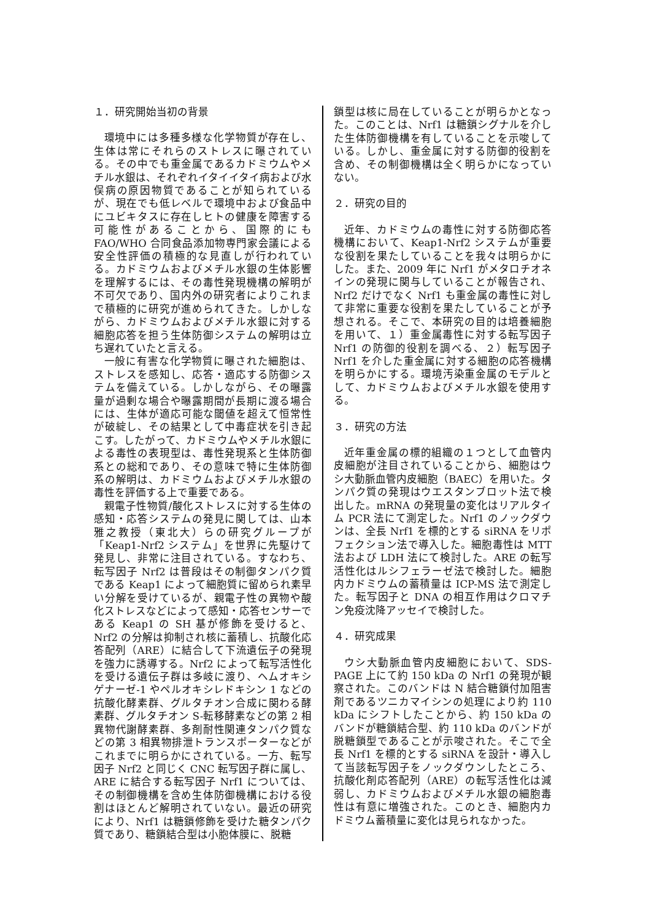１．研究開始当初の背景
環境中には多種多様な化学物質が存在し、生体は常にそれらのストレスに曝されている。その中でも重金属であるカドミウムやメチル水銀は、それぞれイタイイタイ病および水俣病の原因物質であることが知られているが、現在でも低レベルで環境中および食品中にユビキタスに存在しヒトの健康を障害する可能性があることから、国際的にもFAO/WHO 合同食品添加物専門家会議による安全性評価の積極的な見直しが行われている。カドミウムおよびメチル水銀の生体影響を理解するには、その毒性発現機構の解明が不可欠であり、国内外の研究者によりこれまで積極的に研究が進められてきた。しかしながら、カドミウムおよびメチル水銀に対する細胞応答を担う生体防御システムの解明は立ち遅れていたと言える。
一般に有害な化学物質に曝された細胞は、ストレスを感知し、応答・適応する防御システムを備えている。しかしながら、その曝露量が過剰な場合や曝露期間が長期に渡る場合には、生体が適応可能な閾値を超えて恒常性が破綻し、その結果として中毒症状を引き起こす。したがって、カドミウムやメチル水銀による毒性の表現型は、毒性発現系と生体防御系との総和であり、その意味で特に生体防御系の解明は、カドミウムおよびメチル水銀の毒性を評価する上で重要である。
親電子性物質/酸化ストレスに対する生体の感知・応答システムの発見に関しては、山本雅之教授（東北大）らの研究グループが「Keap1-Nrf2 システム」を世界に先駆けて発見し、非常に注目されている。すなわち、転写因子 Nrf2 は普段はその制御タンパク質である Keap1 によって細胞質に留められ素早い分解を受けているが、親電子性の異物や酸化ストレスなどによって感知・応答センサーである Keap1 の SH 基が修飾を受けると、Nrf2 の分解は抑制され核に蓄積し、抗酸化応答配列（ARE）に結合して下流遺伝子の発現を強力に誘導する。Nrf2 によって転写活性化を受ける遺伝子群は多岐に渡り、ヘムオキシゲナーゼ-1 やペルオキシレドキシン 1 などの抗酸化酵素群、グルタチオン合成に関わる酵素群、グルタチオン S-転移酵素などの第 2 相異物代謝酵素群、多剤耐性関連タンパク質などの第 3 相異物排泄トランスポーターなどがこれまでに明らかにされている。一方、転写因子 Nrf2 と同じく CNC 転写因子群に属し、ARE に結合する転写因子 Nrf1 については、その制御機構を含め生体防御機構における役割はほとんど解明されていない。最近の研究により、Nrf1 は糖鎖修飾を受けた糖タンパク質であり、糖鎖結合型は小胞体膜に、脱糖
鎖型は核に局在していることが明らかとなった。このことは、Nrf1 は糖鎖シグナルを介した生体防御機構を有していることを示唆している。しかし、重金属に対する防御的役割を含め、その制御機構は全く明らかになっていない。
２．研究の目的
近年、カドミウムの毒性に対する防御応答機構において、Keap1-Nrf2 システムが重要な役割を果たしていることを我々は明らかにした。また、2009 年に Nrf1 がメタロチオネインの発現に関与していることが報告され、Nrf2 だけでなく Nrf1 も重金属の毒性に対して非常に重要な役割を果たしていることが予想される。そこで、本研究の目的は培養細胞を用いて、１）重金属毒性に対する転写因子 Nrf1 の防御的役割を調べる、２）転写因子 Nrf1 を介した重金属に対する細胞の応答機構を明らかにする。環境汚染重金属のモデルとして、カドミウムおよびメチル水銀を使用する。
３．研究の方法
近年重金属の標的組織の１つとして血管内皮細胞が注目されていることから、細胞はウシ大動脈血管内皮細胞（BAEC）を用いた。タンパク質の発現はウエスタンブロット法で検出した。mRNA の発現量の変化はリアルタイム PCR 法にて測定した。Nrf1 のノックダウンは、全長 Nrf1 を標的とする siRNA をリポフェクション法で導入した。細胞毒性は MTT 法および LDH 法にて検討した。ARE の転写活性化はルシフェラーゼ法で検討した。細胞内カドミウムの蓄積量は ICP-MS 法で測定した。転写因子と DNA の相互作用はクロマチン免疫沈降アッセイで検討した。
４．研究成果
ウシ大動脈血管内皮細胞において、SDS-PAGE 上にて約 150 kDa の Nrf1 の発現が観察された。このバンドは N 結合糖鎖付加阻害剤であるツニカマイシンの処理により約 110 kDa にシフトしたことから、約 150 kDa のバンドが糖鎖結合型、約 110 kDa のバンドが脱糖鎖型であることが示唆された。そこで全長 Nrf1 を標的とする siRNA を設計・導入して当該転写因子をノックダウンしたところ、抗酸化剤応答配列（ARE）の転写活性化は減弱し、カドミウムおよびメチル水銀の細胞毒性は有意に増強された。このとき、細胞内カドミウム蓄積量に変化は見られなかった。